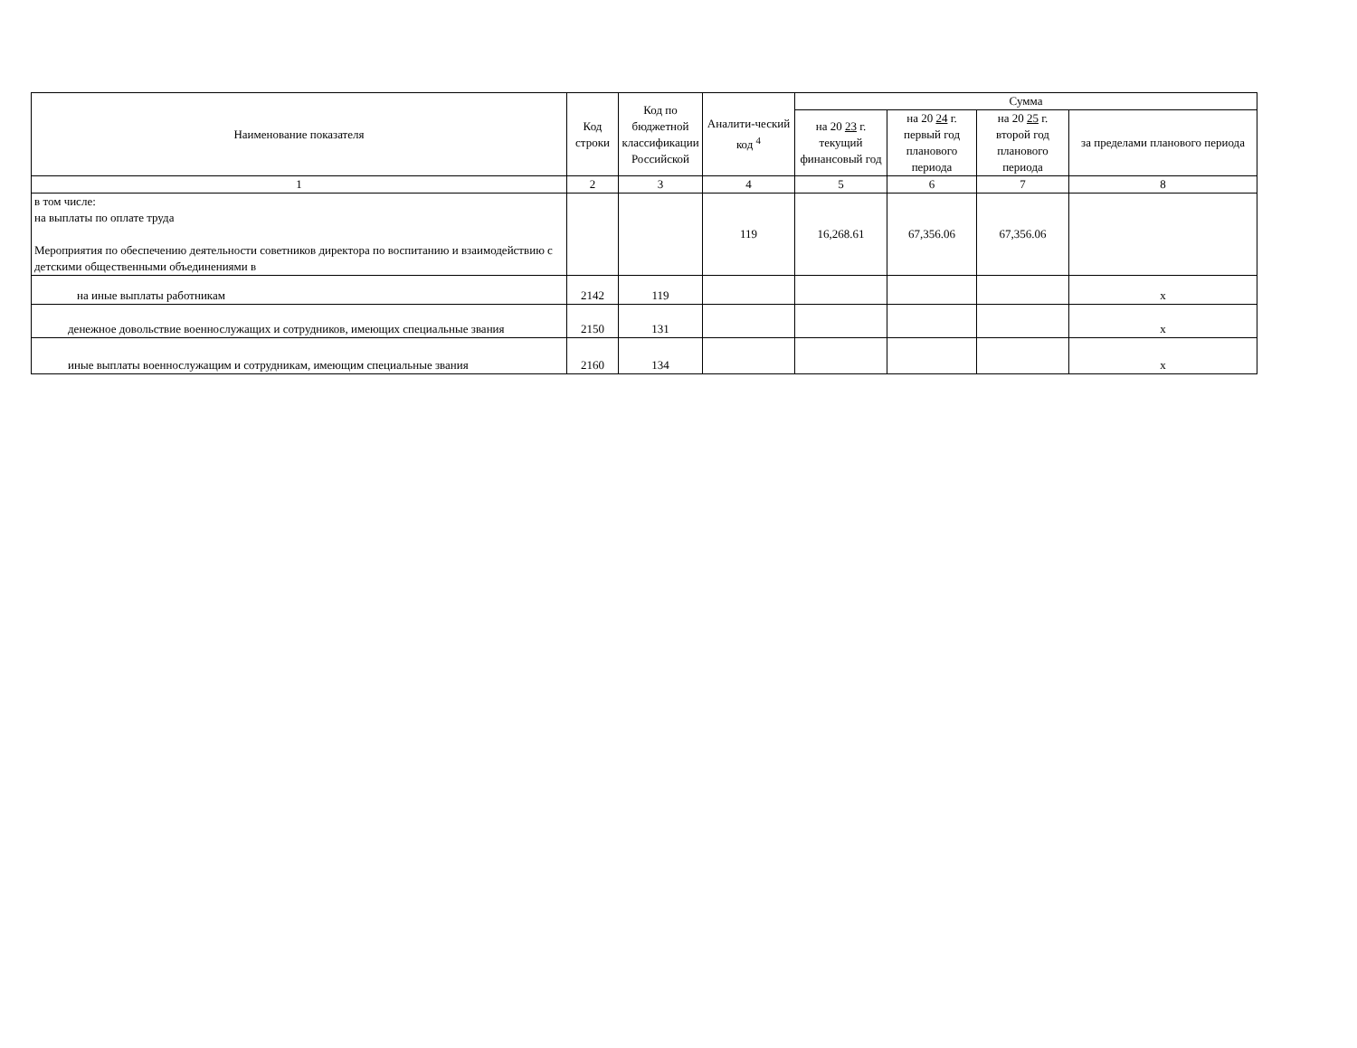| Наименование показателя | Код строки | Код по бюджетной классификации Российской | Аналити-ческий код <sup>4</sup> | Сумма | | | |
| --- | --- | --- | --- | --- | --- | --- | --- |
| | | | | на 20 23 г. текущий финансовый год | на 20 24 г. первый год планового периода | на 20 25 г. второй год планового периода | за пределами планового периода |
| 1 | 2 | 3 | 4 | 5 | 6 | 7 | 8 |
| в том числе: на выплаты по оплате труда Мероприятия по обеспечению деятельности советников директора по воспитанию и взаимодействию с детскими общественными объединениями в | | | 119 | 16,268.61 | 67,356.06 | 67,356.06 | |
| на иные выплаты работникам | 2142 | 119 | | | | | x |
| денежное довольствие военнослужащих и сотрудников, имеющих специальные звания | 2150 | 131 | | | | | x |
| иные выплаты военнослужащим и сотрудникам, имеющим специальные звания | 2160 | 134 | | | | | x |